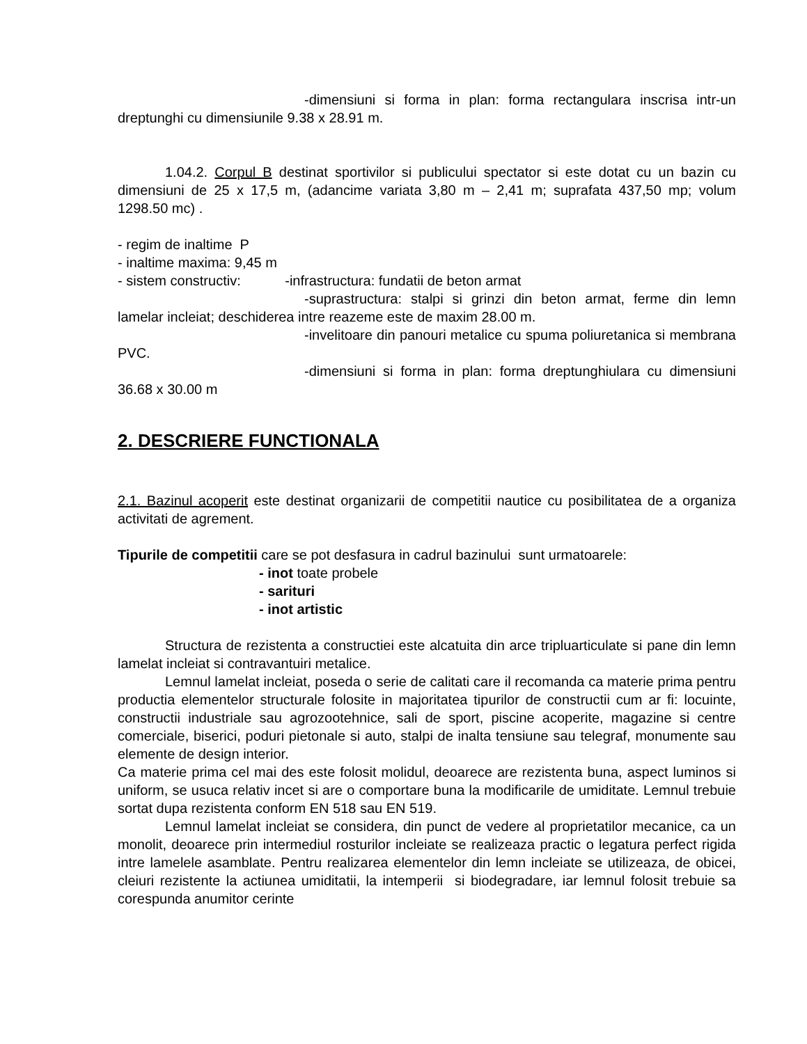-dimensiuni si forma in plan: forma rectangulara inscrisa intr-un dreptunghi cu dimensiunile 9.38 x 28.91 m.
1.04.2. Corpul B destinat sportivilor si publicului spectator si este dotat cu un bazin cu dimensiuni de 25 x 17,5 m, (adancime variata 3,80 m – 2,41 m; suprafata 437,50 mp; volum 1298.50 mc) .
- regim de inaltime P
- inaltime maxima: 9,45 m
- sistem constructiv: -infrastructura: fundatii de beton armat
-suprastructura: stalpi si grinzi din beton armat, ferme din lemn lamelar incleiat; deschiderea intre reazeme este de maxim 28.00 m.
-invelitoare din panouri metalice cu spuma poliuretanica si membrana PVC.
-dimensiuni si forma in plan: forma dreptunghiulara cu dimensiuni 36.68 x 30.00 m
2. DESCRIERE FUNCTIONALA
2.1. Bazinul acoperit este destinat organizarii de competitii nautice cu posibilitatea de a organiza activitati de agrement.
Tipurile de competitii care se pot desfasura in cadrul bazinului sunt urmatoarele:
- inot toate probele
- sarituri
- inot artistic
Structura de rezistenta a constructiei este alcatuita din arce tripluarticulate si pane din lemn lamelat incleiat si contravantuiri metalice.
Lemnul lamelat incleiat, poseda o serie de calitati care il recomanda ca materie prima pentru productia elementelor structurale folosite in majoritatea tipurilor de constructii cum ar fi: locuinte, constructii industriale sau agrozootehnice, sali de sport, piscine acoperite, magazine si centre comerciale, biserici, poduri pietonale si auto, stalpi de inalta tensiune sau telegraf, monumente sau elemente de design interior.
Ca materie prima cel mai des este folosit molidul, deoarece are rezistenta buna, aspect luminos si uniform, se usuca relativ incet si are o comportare buna la modificarile de umiditate. Lemnul trebuie sortat dupa rezistenta conform EN 518 sau EN 519.
Lemnul lamelat incleiat se considera, din punct de vedere al proprietatilor mecanice, ca un monolit, deoarece prin intermediul rosturilor incleiate se realizeaza practic o legatura perfect rigida intre lamelele asamblate. Pentru realizarea elementelor din lemn incleiate se utilizeaza, de obicei, cleiuri rezistente la actiunea umiditatii, la intemperii si biodegradare, iar lemnul folosit trebuie sa corespunda anumitor cerinte